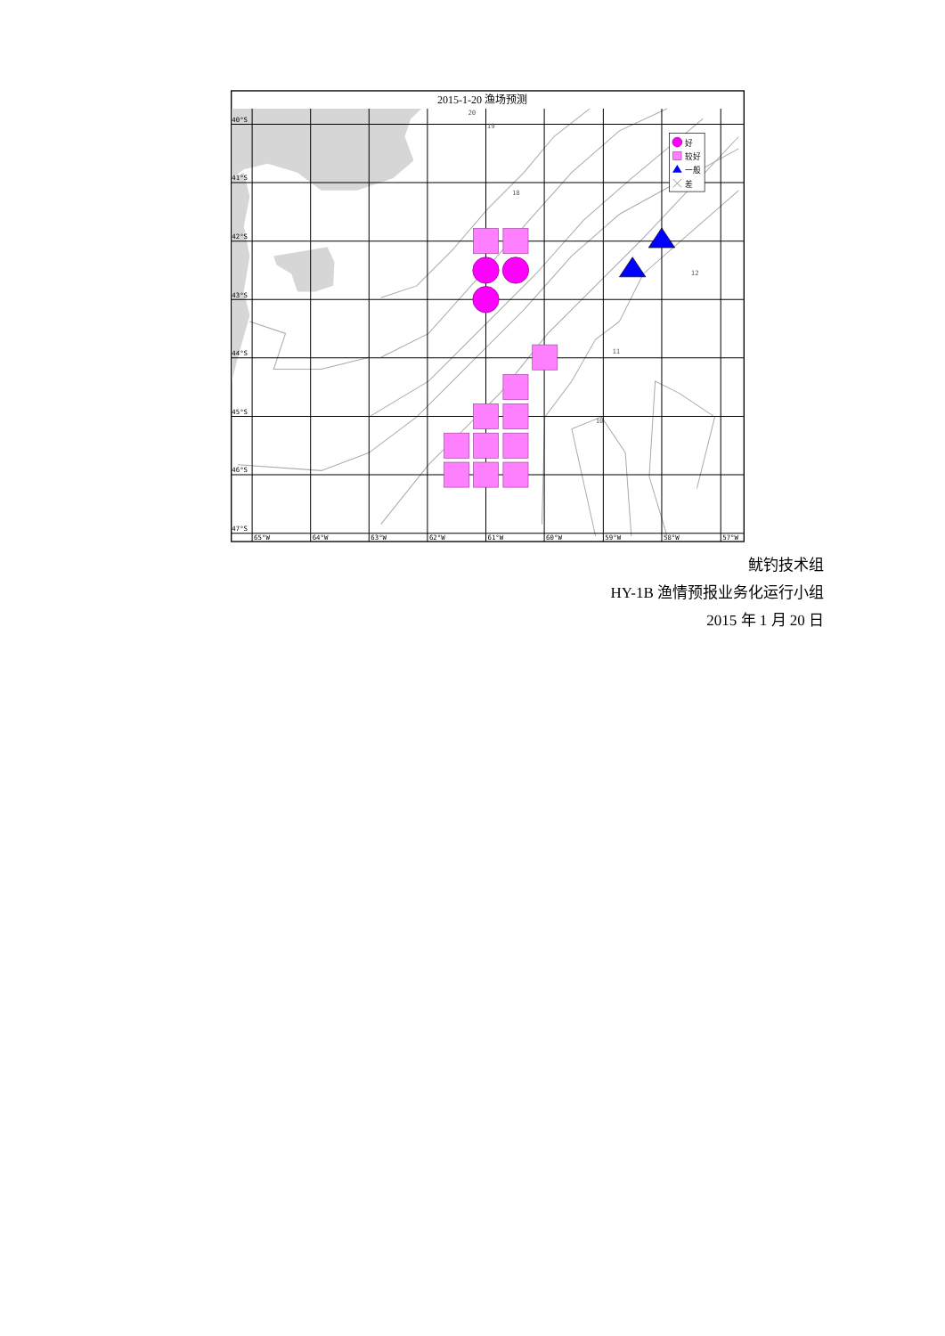2015-1-20 渔场预测
40°S
41°S
42°S
43°S
44°S
45°S
46°S
47°S
65°W
64°W
63°W
62°W
61°W
60°W
59°W
58°W
57°W
20
19
18
12
11
10
好
较好
一般
差
鱿钓技术组
HY-1B 渔情预报业务化运行小组
2015 年 1 月 20 日